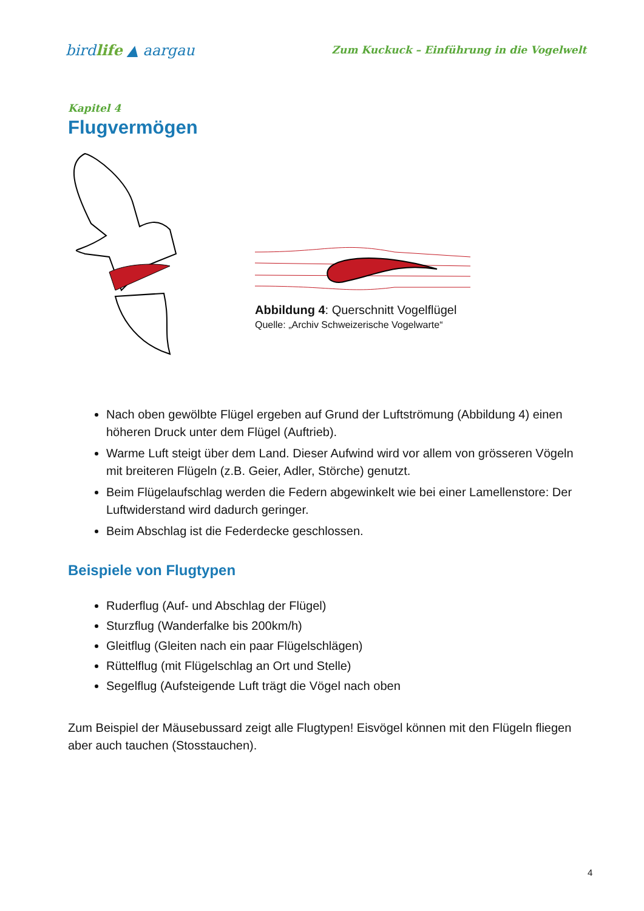birdlife ▲ aargau
Zum Kuckuck – Einführung in die Vogelwelt
Kapitel 4
Flugvermögen
Abbildung 4: Querschnitt Vogelflügel
Quelle: „Archiv Schweizerische Vogelwarte“
Nach oben gewölbte Flügel ergeben auf Grund der Luftströmung (Abbildung 4) einen höheren Druck unter dem Flügel (Auftrieb).
Warme Luft steigt über dem Land. Dieser Aufwind wird vor allem von grösseren Vögeln mit breiteren Flügeln (z.B. Geier, Adler, Störche) genutzt.
Beim Flügelaufschlag werden die Federn abgewinkelt wie bei einer Lamellenstore: Der Luftwiderstand wird dadurch geringer.
Beim Abschlag ist die Federdecke geschlossen.
Beispiele von Flugtypen
Ruderflug (Auf- und Abschlag der Flügel)
Sturzflug (Wanderfalke bis 200km/h)
Gleitflug (Gleiten nach ein paar Flügelschlägen)
Rüttelflug (mit Flügelschlag an Ort und Stelle)
Segelflug (Aufsteigende Luft trägt die Vögel nach oben
Zum Beispiel der Mäusebussard zeigt alle Flugtypen! Eisvögel können mit den Flügeln fliegen aber auch tauchen (Stosstauchen).
4